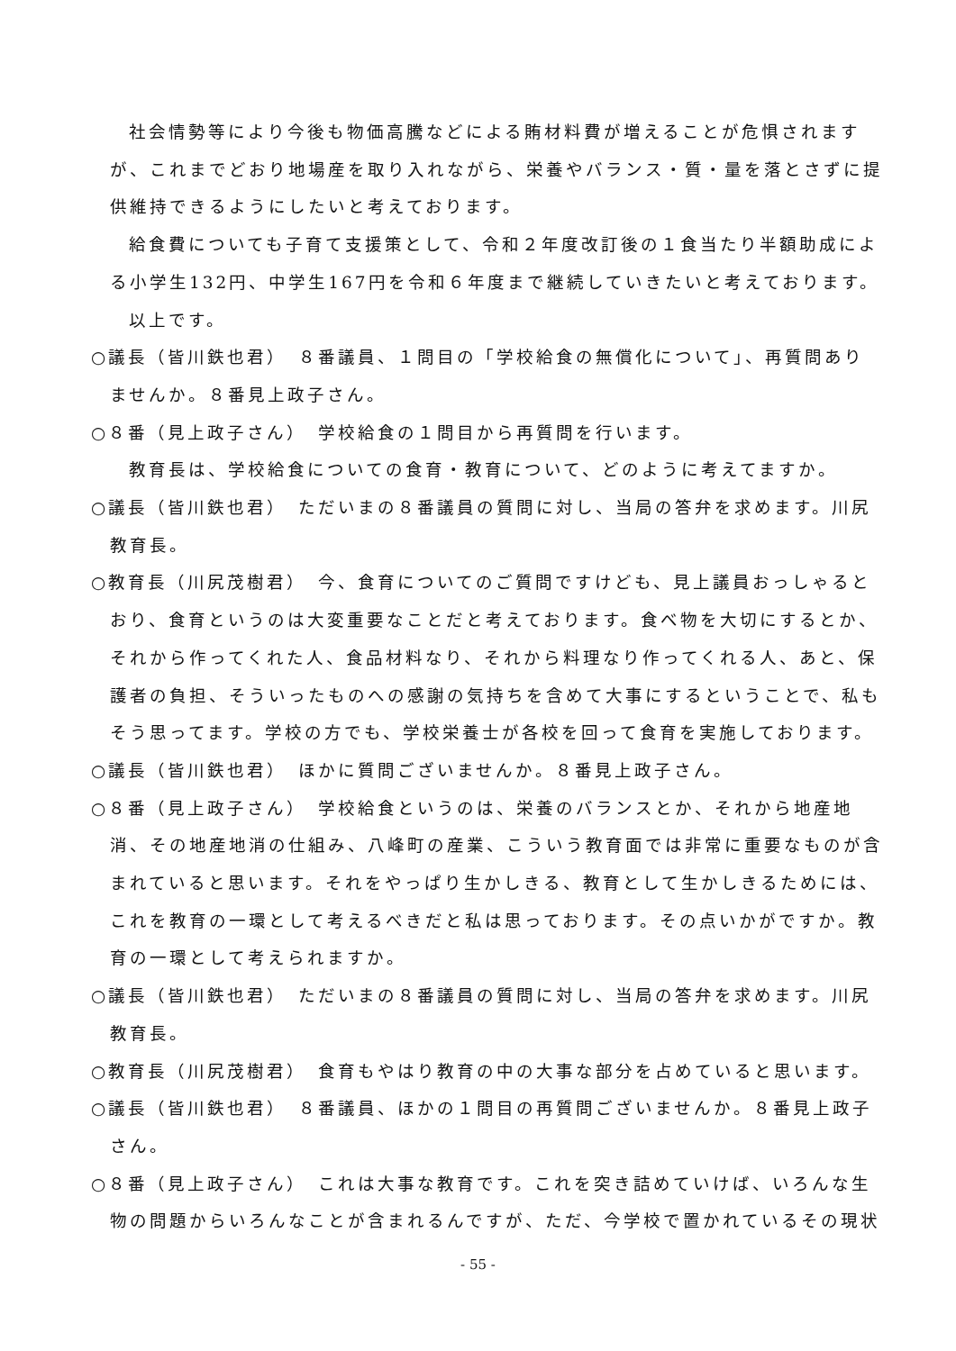社会情勢等により今後も物価高騰などによる賄材料費が増えることが危惧されますが、これまでどおり地場産を取り入れながら、栄養やバランス・質・量を落とさずに提供維持できるようにしたいと考えております。
給食費についても子育て支援策として、令和２年度改訂後の１食当たり半額助成による小学生132円、中学生167円を令和６年度まで継続していきたいと考えております。
以上です。
○議長（皆川鉄也君）　８番議員、１問目の「学校給食の無償化について」、再質問ありませんか。８番見上政子さん。
○８番（見上政子さん）　学校給食の１問目から再質問を行います。
教育長は、学校給食についての食育・教育について、どのように考えてますか。
○議長（皆川鉄也君）　ただいまの８番議員の質問に対し、当局の答弁を求めます。川尻教育長。
○教育長（川尻茂樹君）　今、食育についてのご質問ですけども、見上議員おっしゃるとおり、食育というのは大変重要なことだと考えております。食べ物を大切にするとか、それから作ってくれた人、食品材料なり、それから料理なり作ってくれる人、あと、保護者の負担、そういったものへの感謝の気持ちを含めて大事にするということで、私もそう思ってます。学校の方でも、学校栄養士が各校を回って食育を実施しております。
○議長（皆川鉄也君）　ほかに質問ございませんか。８番見上政子さん。
○８番（見上政子さん）　学校給食というのは、栄養のバランスとか、それから地産地消、その地産地消の仕組み、八峰町の産業、こういう教育面では非常に重要なものが含まれていると思います。それをやっぱり生かしきる、教育として生かしきるためには、これを教育の一環として考えるべきだと私は思っております。その点いかがですか。教育の一環として考えられますか。
○議長（皆川鉄也君）　ただいまの８番議員の質問に対し、当局の答弁を求めます。川尻教育長。
○教育長（川尻茂樹君）　食育もやはり教育の中の大事な部分を占めていると思います。
○議長（皆川鉄也君）　８番議員、ほかの１問目の再質問ございませんか。８番見上政子さん。
○８番（見上政子さん）　これは大事な教育です。これを突き詰めていけば、いろんな生物の問題からいろんなことが含まれるんですが、ただ、今学校で置かれているその現状
- 55 -